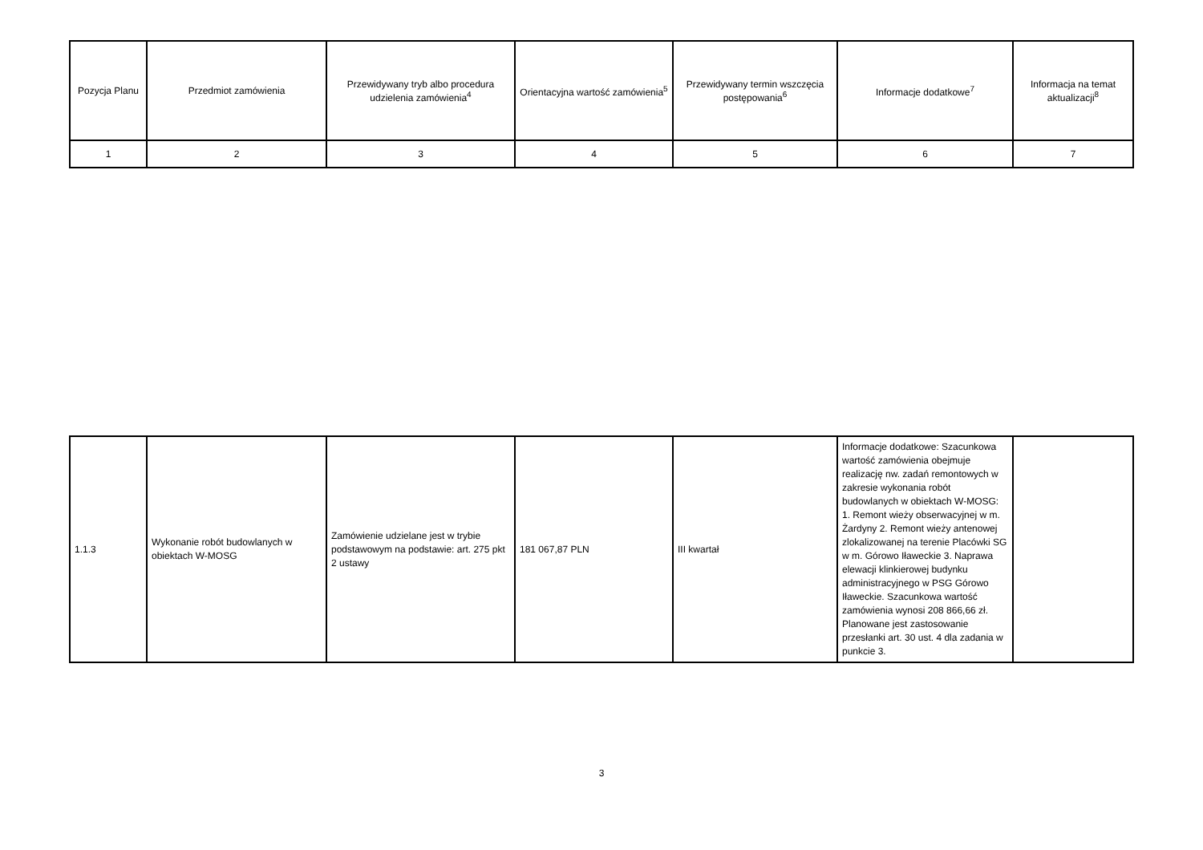| Pozycja Planu | Przedmiot zamówienia | Przewidywany tryb albo procedura udzielenia zamówienia<sup>4</sup> | Orientacyjna wartość zamówienia<sup>5</sup> | Przewidywany termin wszczęcia postępowania<sup>6</sup> | Informacje dodatkowe<sup>7</sup> | Informacja na temat aktualizacji<sup>8</sup> |
| --- | --- | --- | --- | --- | --- | --- |
| 1 | 2 | 3 | 4 | 5 | 6 | 7 |
| 1.1.3 | Wykonanie robót budowlanych w obiektach W-MOSG | Zamówienie udzielane jest w trybie podstawowym na podstawie: art. 275 pkt 2 ustawy | 181 067,87 PLN | III kwartał | Informacje dodatkowe: Szacunkowa wartość zamówienia obejmuje realizację nw. zadań remontowych w zakresie wykonania robót budowlanych w obiektach W-MOSG: 1. Remont wieży obserwacyjnej w m. Żardyny 2. Remont wieży antenowej zlokalizowanej na terenie Placówki SG w m. Górowo Iławeckie 3. Naprawa elewacji klinkierowej budynku administracyjnego w PSG Górowo Iławeckie. Szacunkowa wartość zamówienia wynosi 208 866,66 zł. Planowane jest zastosowanie przesłanki art. 30 ust. 4 dla zadania w punkcie 3. | |
3